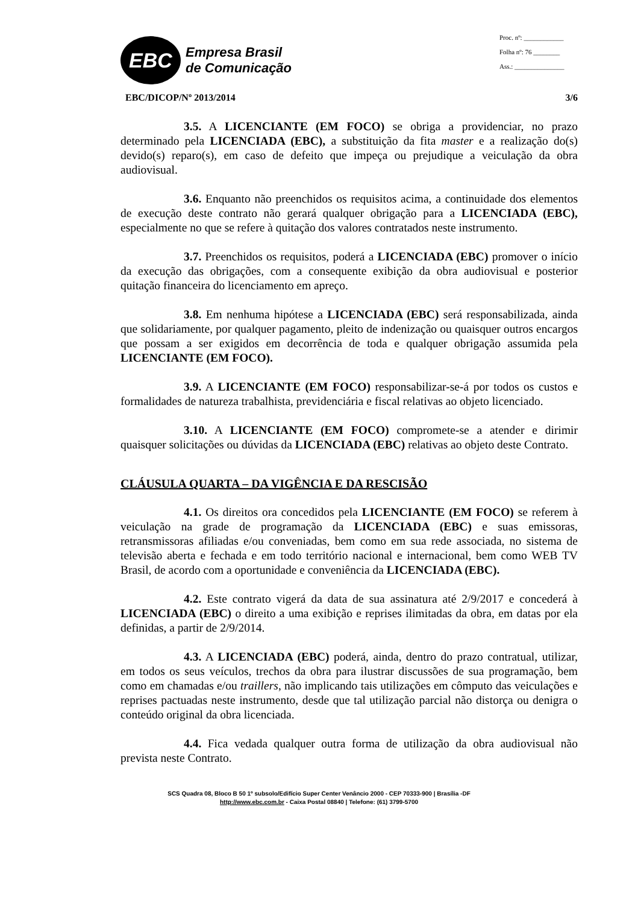EBC
Empresa Brasil
de Comunicação
Proc. nº: ____________
Folha nº: 76 ________
Ass.: _______________
EBC/DICOP/Nº 2013/2014 3/6
3.5. A LICENCIANTE (EM FOCO) se obriga a providenciar, no prazo determinado pela LICENCIADA (EBC), a substituição da fita master e a realização do(s) devido(s) reparo(s), em caso de defeito que impeça ou prejudique a veiculação da obra audiovisual.
3.6. Enquanto não preenchidos os requisitos acima, a continuidade dos elementos de execução deste contrato não gerará qualquer obrigação para a LICENCIADA (EBC), especialmente no que se refere à quitação dos valores contratados neste instrumento.
3.7. Preenchidos os requisitos, poderá a LICENCIADA (EBC) promover o início da execução das obrigações, com a consequente exibição da obra audiovisual e posterior quitação financeira do licenciamento em apreço.
3.8. Em nenhuma hipótese a LICENCIADA (EBC) será responsabilizada, ainda que solidariamente, por qualquer pagamento, pleito de indenização ou quaisquer outros encargos que possam a ser exigidos em decorrência de toda e qualquer obrigação assumida pela LICENCIANTE (EM FOCO).
3.9. A LICENCIANTE (EM FOCO) responsabilizar-se-á por todos os custos e formalidades de natureza trabalhista, previdenciária e fiscal relativas ao objeto licenciado.
3.10. A LICENCIANTE (EM FOCO) compromete-se a atender e dirimir quaisquer solicitações ou dúvidas da LICENCIADA (EBC) relativas ao objeto deste Contrato.
CLÁUSULA QUARTA – DA VIGÊNCIA E DA RESCISÃO
4.1. Os direitos ora concedidos pela LICENCIANTE (EM FOCO) se referem à veiculação na grade de programação da LICENCIADA (EBC) e suas emissoras, retransmissoras afiliadas e/ou conveniadas, bem como em sua rede associada, no sistema de televisão aberta e fechada e em todo território nacional e internacional, bem como WEB TV Brasil, de acordo com a oportunidade e conveniência da LICENCIADA (EBC).
4.2. Este contrato vigerá da data de sua assinatura até 2/9/2017 e concederá à LICENCIADA (EBC) o direito a uma exibição e reprises ilimitadas da obra, em datas por ela definidas, a partir de 2/9/2014.
4.3. A LICENCIADA (EBC) poderá, ainda, dentro do prazo contratual, utilizar, em todos os seus veículos, trechos da obra para ilustrar discussões de sua programação, bem como em chamadas e/ou traillers, não implicando tais utilizações em cômputo das veiculações e reprises pactuadas neste instrumento, desde que tal utilização parcial não distorça ou denigra o conteúdo original da obra licenciada.
4.4. Fica vedada qualquer outra forma de utilização da obra audiovisual não prevista neste Contrato.
SCS Quadra 08, Bloco B 50 1º subsolo/Edifício Super Center Venâncio 2000 - CEP 70333-900 | Brasília -DF
http://www.ebc.com.br - Caixa Postal 08840 | Telefone: (61) 3799-5700